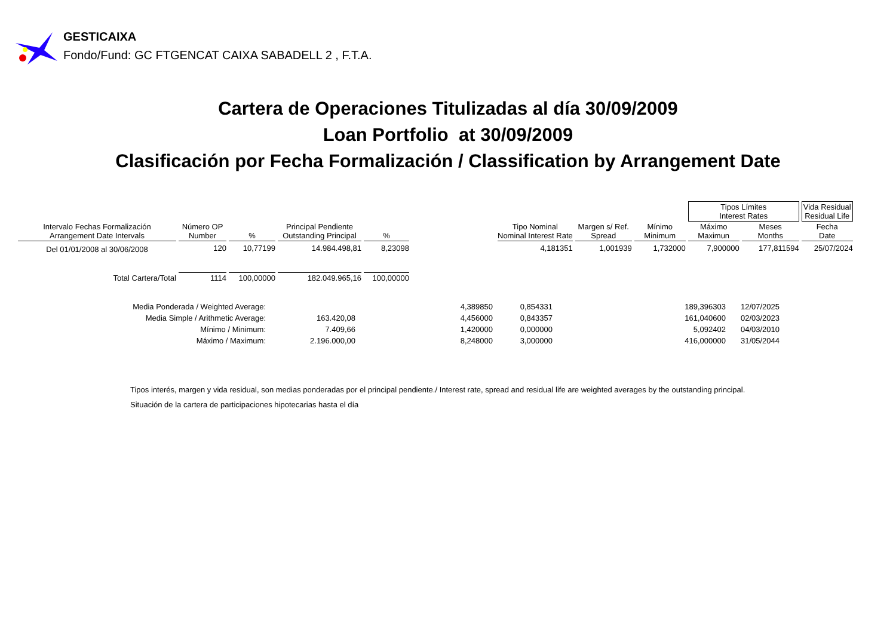GESTICAIXA
Fondo/Fund: GC FTGENCAT CAIXA SABADELL 2 , F.T.A.
Cartera de Operaciones Titulizadas al día 30/09/2009
Loan Portfolio at 30/09/2009
Clasificación por Fecha Formalización / Classification by Arrangement Date
| | | | | | | | | | Tipos Límites Interest Rates | | Vida Residual Residual Life |
| Intervalo Fechas Formalización Arrangement Date Intervals | Número OP Number | % | Principal Pendiente Outstanding Principal | % | | Tipo Nominal Nominal Interest Rate | Margen s/ Ref. Spread | Mínimo Minimum | Máximo Maximun | Meses Months | Fecha Date |
| Del 01/01/2008 al 30/06/2008 | 120 | 10,77199 | 14.984.498,81 | 8,23098 | | 4,181351 | 1,001939 | 1,732000 | 7,900000 | 177,811594 | 25/07/2024 |
| Total Cartera/Total | 1114 | 100,00000 | 182.049.965,16 | 100,00000 | | | | | | | |
| Media Ponderada / Weighted Average: | | 4,389850 | 0,854331 | 189,396303 | 12/07/2025 |
| Media Simple / Arithmetic Average: | 163.420,08 | 4,456000 | 0,843357 | 161,040600 | 02/03/2023 |
| Mínimo / Minimum: | 7.409,66 | 1,420000 | 0,000000 | 5,092402 | 04/03/2010 |
| Máximo / Maximum: | 2.196.000,00 | 8,248000 | 3,000000 | 416,000000 | 31/05/2044 |
Tipos interés, margen y vida residual, son medias ponderadas por el principal pendiente./ Interest rate, spread and residual life are weighted averages by the outstanding principal.
Situación de la cartera de participaciones hipotecarias hasta el día